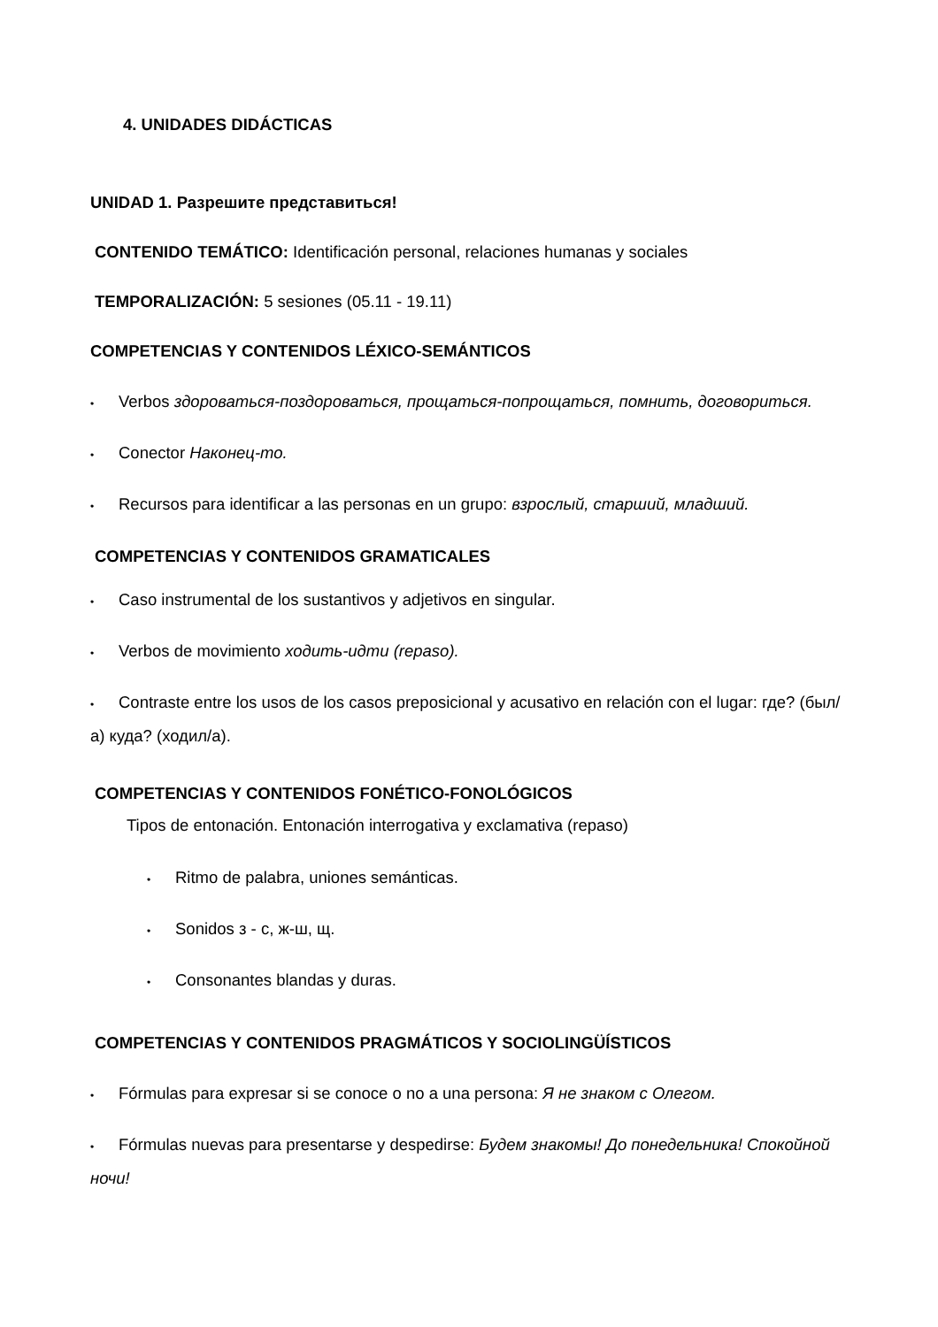4. UNIDADES DIDÁCTICAS
UNIDAD 1. Разрешите представиться!
CONTENIDO TEMÁTICO: Identificación personal, relaciones humanas y sociales
TEMPORALIZACIÓN: 5 sesiones (05.11 - 19.11)
COMPETENCIAS Y CONTENIDOS LÉXICO-SEMÁNTICOS
• Verbos здороваться-поздороваться, прощаться-попрощаться, помнить, договориться.
• Conector Наконец-то.
• Recursos para identificar a las personas en un grupo: взрослый, старший, младший.
COMPETENCIAS Y CONTENIDOS GRAMATICALES
• Caso instrumental de los sustantivos y adjetivos en singular.
• Verbos de movimiento ходить-идти (repaso).
• Contraste entre los usos de los casos preposicional y acusativo en relación con el lugar: где? (был/а) куда? (ходил/а).
COMPETENCIAS Y CONTENIDOS FONÉTICO-FONOLÓGICOS
Tipos de entonación. Entonación interrogativa y exclamativa (repaso)
• Ritmo de palabra, uniones semánticas.
• Sonidos з - с, ж-ш, щ.
• Consonantes blandas y duras.
COMPETENCIAS Y CONTENIDOS PRAGMÁTICOS Y SOCIOLINGÜÍSTICOS
• Fórmulas para expresar si se conoce o no a una persona: Я не знаком с Олегом.
• Fórmulas nuevas para presentarse y despedirse: Будем знакомы! До понедельника! Спокойной ночи!